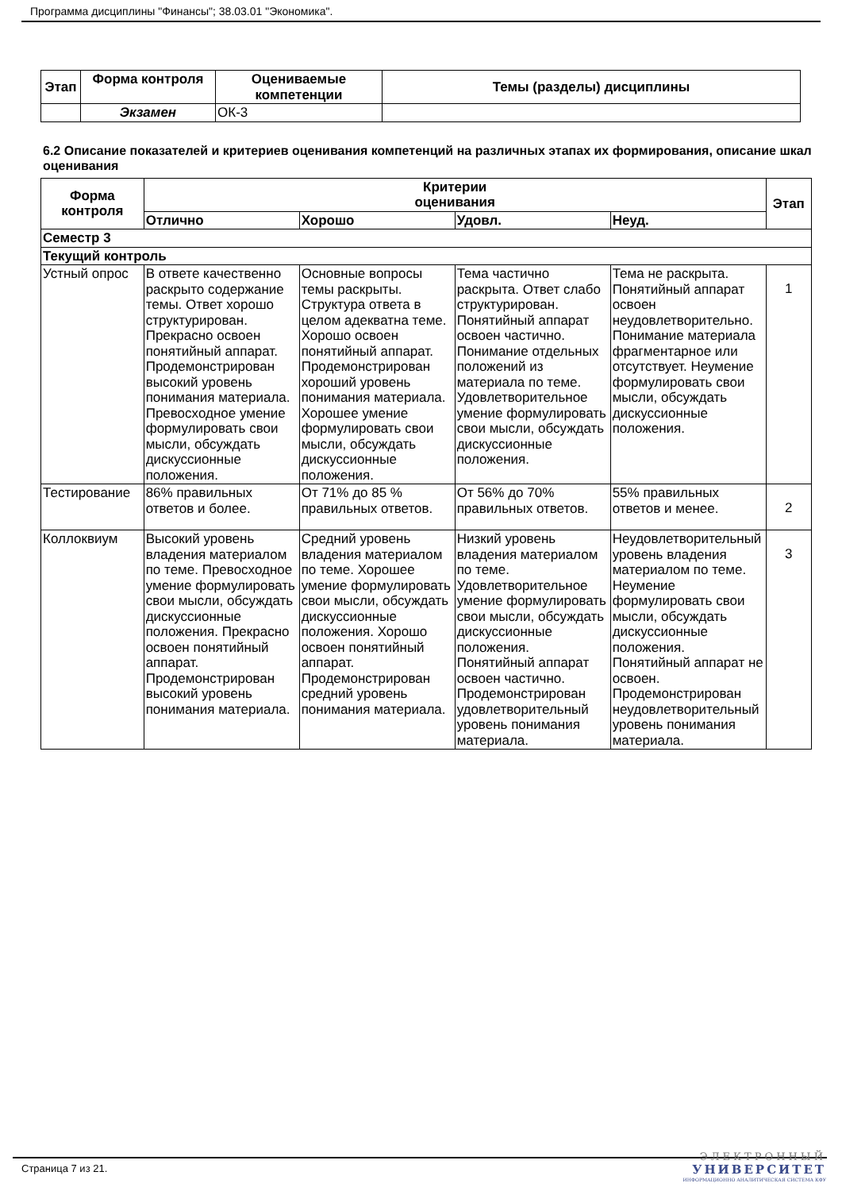Программа дисциплины "Финансы"; 38.03.01 "Экономика".
| Этап | Форма контроля | Оцениваемые компетенции | Темы (разделы) дисциплины |
| --- | --- | --- | --- |
| | Экзамен | ОК-3 | |
6.2 Описание показателей и критериев оценивания компетенций на различных этапах их формирования, описание шкал оценивания
| Форма контроля | Критерии оценивания | | | | Этап |
| --- | --- | --- | --- | --- | --- |
| | Отлично | Хорошо | Удовл. | Неуд. | |
| Семестр 3 | | | | | |
| Текущий контроль | | | | | |
| Устный опрос | В ответе качественно раскрыто содержание темы. Ответ хорошо структурирован. Прекрасно освоен понятийный аппарат. Продемонстрирован высокий уровень понимания материала. Превосходное умение формулировать свои мысли, обсуждать дискуссионные положения. | Основные вопросы темы раскрыты. Структура ответа в целом адекватна теме. Хорошо освоен понятийный аппарат. Продемонстрирован хороший уровень понимания материала. Хорошее умение формулировать свои мысли, обсуждать дискуссионные положения. | Тема частично раскрыта. Ответ слабо структурирован. Понятийный аппарат освоен частично. Понимание отдельных положений из материала по теме. Удовлетворительное умение формулировать свои мысли, обсуждать дискуссионные положения. | Тема не раскрыта. Понятийный аппарат освоен неудовлетворительно. Понимание материала фрагментарное или отсутствует. Неумение формулировать свои мысли, обсуждать дискуссионные положения. | 1 |
| Тестирование | 86% правильных ответов и более. | От 71% до 85 % правильных ответов. | От 56% до 70% правильных ответов. | 55% правильных ответов и менее. | 2 |
| Коллоквиум | Высокий уровень владения материалом по теме. Превосходное умение формулировать свои мысли, обсуждать дискуссионные положения. Прекрасно освоен понятийный аппарат. Продемонстрирован высокий уровень понимания материала. | Средний уровень владения материалом по теме. Хорошее умение формулировать свои мысли, обсуждать дискуссионные положения. Хорошо освоен понятийный аппарат. Продемонстрирован средний уровень понимания материала. | Низкий уровень владения материалом по теме. Удовлетворительное умение формулировать свои мысли, обсуждать дискуссионные положения. Понятийный аппарат освоен частично. Продемонстрирован удовлетворительный уровень понимания материала. | Неудовлетворительный уровень владения материалом по теме. Неумение формулировать свои мысли, обсуждать дискуссионные положения. Понятийный аппарат не освоен. Продемонстрирован неудовлетворительный уровень понимания материала. | 3 |
Страница 7 из 21.
ЭЛЕКТРОННЫЙ
УНИВЕРСИТЕТ
ИНФОРМАЦИОННО АНАЛИТИЧЕСКАЯ СИСТЕМА КФУ